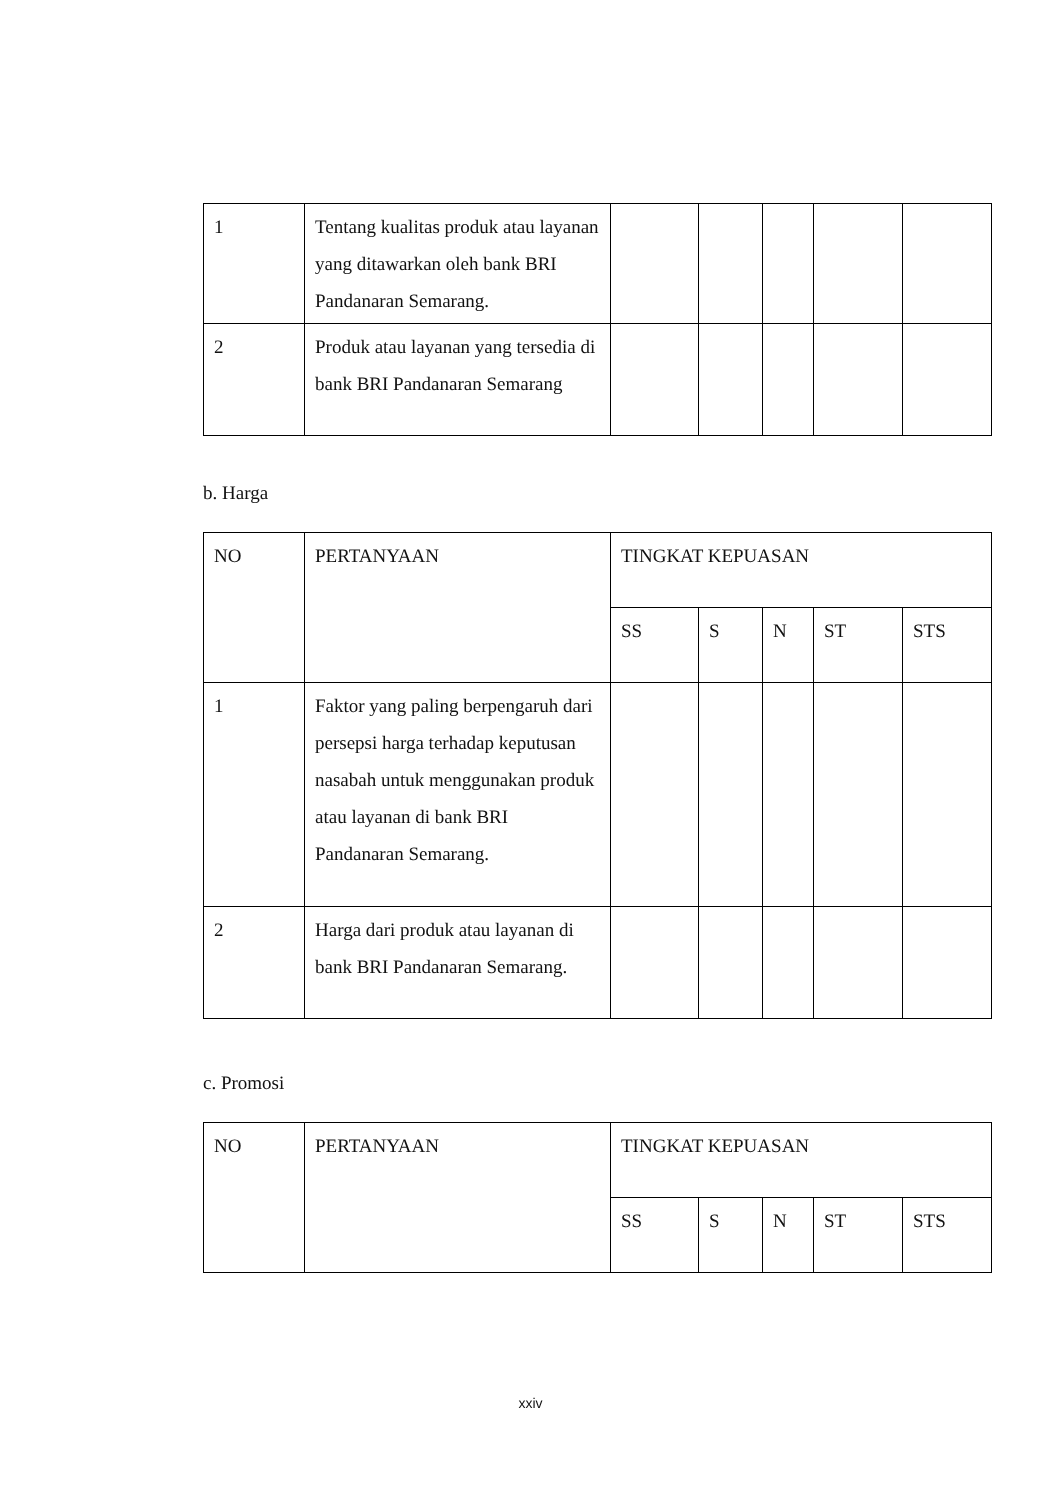| 1 | Tentang kualitas produk atau layanan yang ditawarkan oleh bank BRI Pandanaran Semarang. | | | | | |
| 2 | Produk atau layanan yang tersedia di bank BRI Pandanaran Semarang | | | | | |
b. Harga
| NO | PERTANYAAN | TINGKAT KEPUASAN | | | | |
| | | SS | S | N | ST | STS |
| 1 | Faktor yang paling berpengaruh dari persepsi harga terhadap keputusan nasabah untuk menggunakan produk atau layanan di bank BRI Pandanaran Semarang. | | | | | |
| 2 | Harga dari produk atau layanan di bank BRI Pandanaran Semarang. | | | | | |
c. Promosi
| NO | PERTANYAAN | TINGKAT KEPUASAN | | | | |
| | | SS | S | N | ST | STS |
xxiv